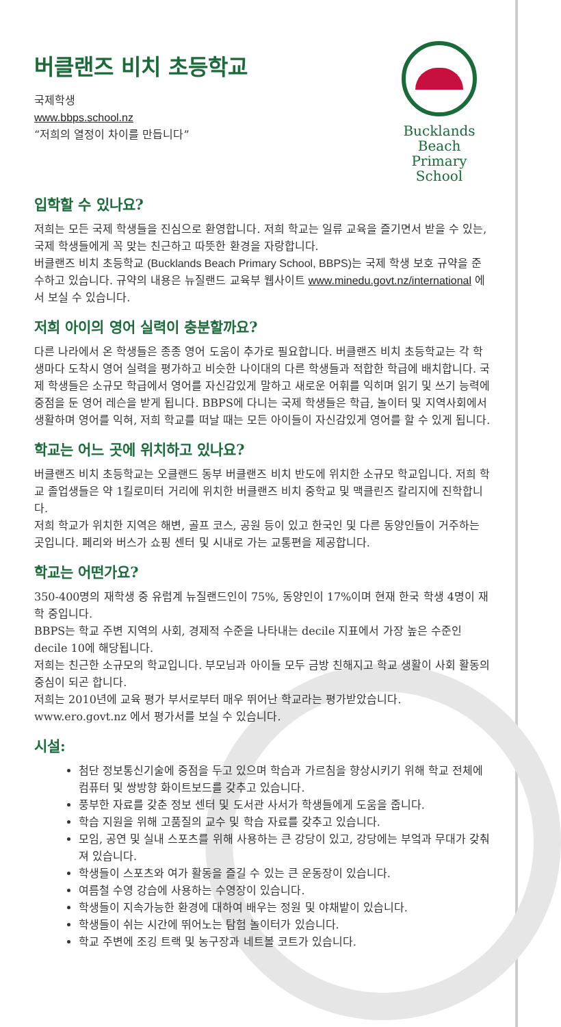버클랜즈 비치 초등학교
국제학생
www.bbps.school.nz
“저희의 열정이 차이를 만듭니다”
Bucklands Beach
Primary School
입학할 수 있나요?
저희는 모든 국제 학생들을 진심으로 환영합니다. 저희 학교는 일류 교육을 즐기면서 받을 수 있는, 국제 학생들에게 꼭 맞는 친근하고 따뜻한 환경을 자랑합니다.
버클랜즈 비치 초등학교 (Bucklands Beach Primary School, BBPS) 는 국제 학생 보호 규약을 준수하고 있습니다. 규약의 내용은 뉴질랜드 교육부 웹사이트 www.minedu.govt.nz/international 에서 보실 수 있습니다.
저희 아이의 영어 실력이 충분할까요?
다른 나라에서 온 학생들은 종종 영어 도움이 추가로 필요합니다. 버클랜즈 비치 초등학교는 각 학생마다 도착시 영어 실력을 평가하고 비슷한 나이대의 다른 학생들과 적합한 학급에 배치합니다. 국제 학생들은 소규모 학급에서 영어를 자신감있게 말하고 새로운 어휘를 익히며 읽기 및 쓰기 능력에 중점을 둔 영어 레슨을 받게 됩니다. BBPS에 다니는 국제 학생들은 학급, 놀이터 및 지역사회에서 생활하며 영어를 익혀, 저희 학교를 떠날 때는 모든 아이들이 자신감있게 영어를 할 수 있게 됩니다.
학교는 어느 곳에 위치하고 있나요?
버클랜즈 비치 초등학교는 오클랜드 동부 버클랜즈 비치 반도에 위치한 소규모 학교입니다. 저희 학교 졸업생들은 약 1킬로미터 거리에 위치한 버클랜즈 비치 중학교 및 맥클린즈 칼리지에 진학합니다.
저희 학교가 위치한 지역은 해변, 골프 코스, 공원 등이 있고 한국인 및 다른 동양인들이 거주하는 곳입니다. 페리와 버스가 쇼핑 센터 및 시내로 가는 교통편을 제공합니다.
학교는 어떤가요?
350-400명의 재학생 중 유럽계 뉴질랜드인이 75%, 동양인이 17%이며 현재 한국 학생 4명이 재학 중입니다.
BBPS는 학교 주변 지역의 사회, 경제적 수준을 나타내는 decile 지표에서 가장 높은 수준인 decile 10에 해당됩니다.
저희는 친근한 소규모의 학교입니다. 부모님과 아이들 모두 금방 친해지고 학교 생활이 사회 활동의 중심이 되곤 합니다.
저희는 2010년에 교육 평가 부서로부터 매우 뛰어난 학교라는 평가받았습니다. www.ero.govt.nz 에서 평가서를 보실 수 있습니다.
시설:
첨단 정보통신기술에 중점을 두고 있으며 학습과 가르침을 향상시키기 위해 학교 전체에 컴퓨터 및 쌍방향 화이트보드를 갖추고 있습니다.
풍부한 자료를 갖춘 정보 센터 및 도서관 사서가 학생들에게 도움을 줍니다.
학습 지원을 위해 고품질의 교수 및 학습 자료를 갖추고 있습니다.
모임, 공연 및 실내 스포츠를 위해 사용하는 큰 강당이 있고, 강당에는 부엌과 무대가 갖춰져 있습니다.
학생들이 스포츠와 여가 활동을 즐길 수 있는 큰 운동장이 있습니다.
여름철 수영 강습에 사용하는 수영장이 있습니다.
학생들이 지속가능한 환경에 대하여 배우는 정원 및 야채밭이 있습니다.
학생들이 쉬는 시간에 뛰어노는 탐험 놀이터가 있습니다.
학교 주변에 조깅 트랙 및 농구장과 네트볼 코트가 있습니다.